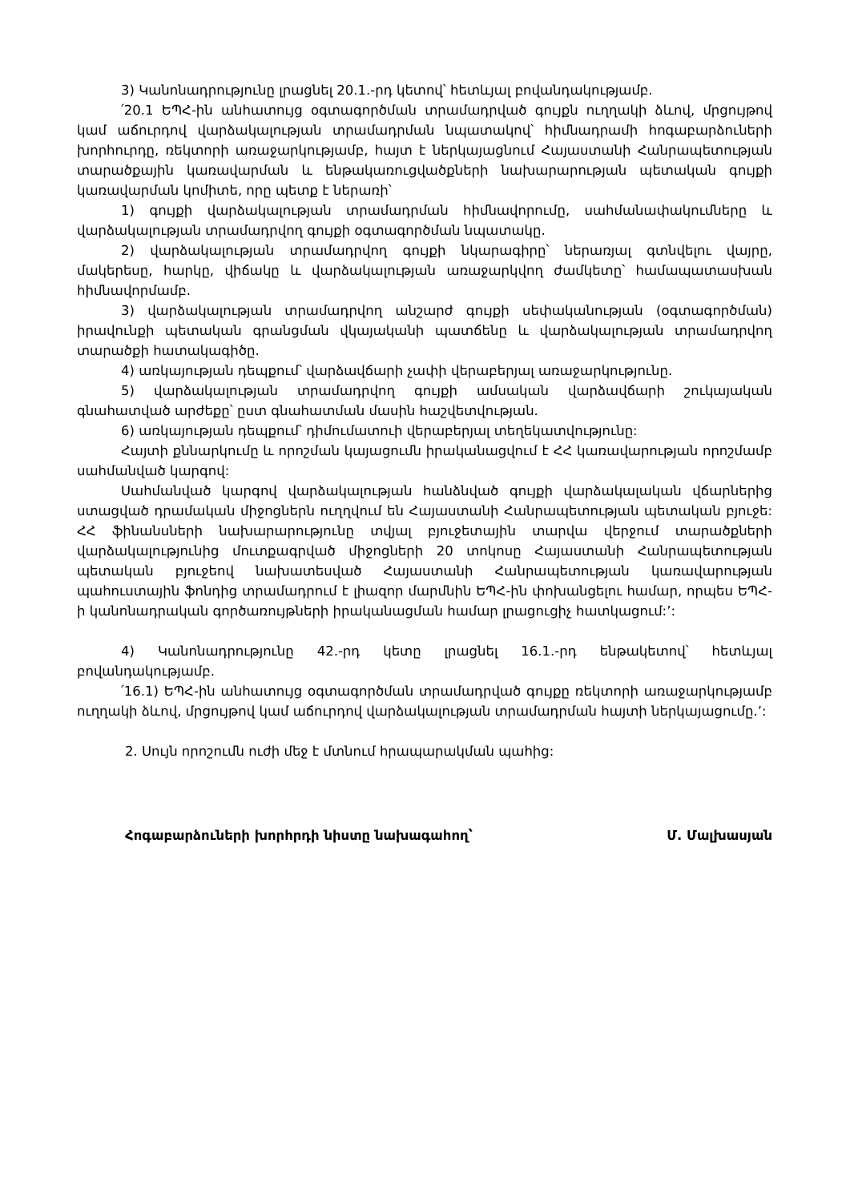3) Կանոնադրությունը լրացնել 20.1.-րդ կետով՝ հետևյալ բովանդակությամբ.
՛20.1 ԵՊՀ-ին անհատույց օգտագործման տրամադրված գույքն ուղղակի ձևով, մրցույթով կամ աճուրդով վարձակալության տրամադրման նպատակով՝ հիմնադրամի հոգաբարձուների խորհուրդը, ռեկտորի առաջարկությամբ, հայտ է ներկայացնում Հայաստանի Հանրապետության տարածքային կառավարման և ենթակառուցվածքների նախարարության պետական գույքի կառավարման կոմիտե, որը պետք է ներառի՝
1) գույքի վարձակալության տրամադրման հիմնավորումը, սահմանափակումները և վարձակալության տրամադրվող գույքի օգտագործման նպատակը.
2) վարձակալության տրամադրվող գույքի նկարագիրը՝ ներառյալ գտնվելու վայրը, մակերեսը, հարկը, վիճակը և վարձակալության առաջարկվող ժամկետը՝ համապատասխան հիմնավորմամբ.
3) վարձակալության տրամադրվող անշարժ գույքի սեփականության (օգտագործման) իրավունքի պետական գրանցման վկայականի պատճենը և վարձակալության տրամադրվող տարածքի հատակագիծը.
4) առկայության դեպքում՝ վարձավճարի չափի վերաբերյալ առաջարկությունը.
5) վարձակալության տրամադրվող գույքի ամսական վարձավճարի շուկայական գնահատված արժեքը՝ ըստ գնահատման մասին հաշվետվության.
6) առկայության դեպքում՝ դիմումատուի վերաբերյալ տեղեկատվությունը:
Հայտի քննարկումը և որոշման կայացումն իրականացվում է ՀՀ կառավարության որոշմամբ սահմանված կարգով:
Սահմանված կարգով վարձակալության հանձնված գույքի վարձակալական վճարներից ստացված դրամական միջոցներն ուղղվում են Հայաստանի Հանրապետության պետական բյուջե: ՀՀ ֆինանսների նախարարությունը տվյալ բյուջետային տարվա վերջում տարածքների վարձակալությունից մուտքագրված միջոցների 20 տոկոսը Հայաստանի Հանրապետության պետական բյուջեով նախատեսված Հայաստանի Հանրապետության կառավարության պահուստային ֆոնդից տրամադրում է լիազոր մարմնին ԵՊՀ-ին փոխանցելու համար, որպես ԵՊՀ-ի կանոնադրական գործառույթների իրականացման համար լրացուցիչ հատկացում:’:
4) Կանոնադրությունը 42.-րդ կետը լրացնել 16.1.-րդ ենթակետով՝ հետևյալ բովանդակությամբ.
՛16.1) ԵՊՀ-ին անհատույց օգտագործման տրամադրված գույքը ռեկտորի առաջարկությամբ ուղղակի ձևով, մրցույթով կամ աճուրդով վարձակալության տրամադրման հայտի ներկայացումը.’:
2. Սույն որոշումն ուժի մեջ է մտնում հրապարակման պահից:
Հոգաբարձուների խորհրդի նիստը նախագահող՝ Մ. Մալխասյան